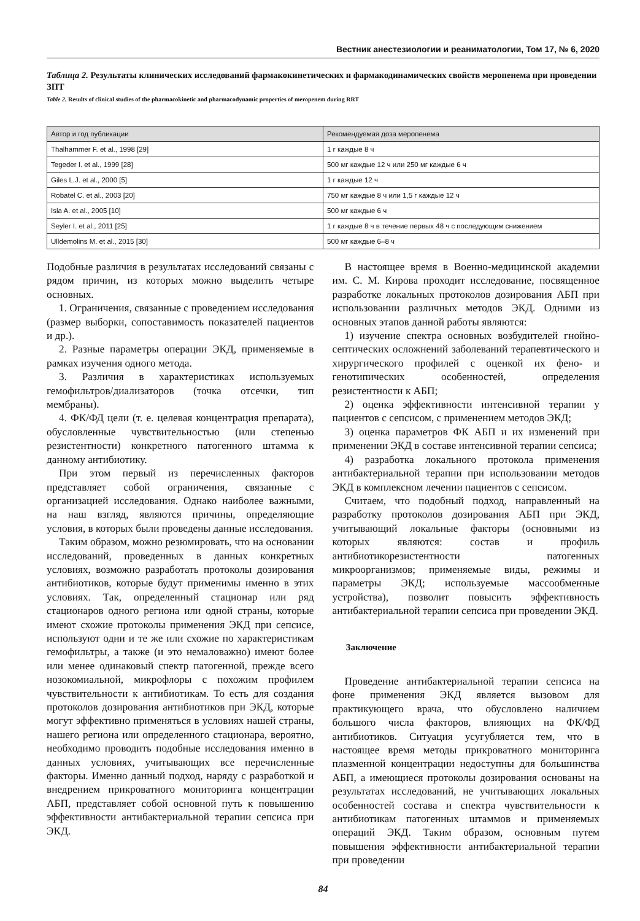Вестник анестезиологии и реаниматологии, Том 17, № 6, 2020
Таблица 2. Результаты клинических исследований фармакокинетических и фармакодинамических свойств меропенема при проведении ЗПТ
Table 2. Results of clinical studies of the pharmacokinetic and pharmacodynamic properties of meropenem during RRT
| Автор и год публикации | Рекомендуемая доза меропенема |
| --- | --- |
| Thalhammer F. et al., 1998 [29] | 1 г каждые 8 ч |
| Tegeder I. et al., 1999 [28] | 500 мг каждые 12 ч или 250 мг каждые 6 ч |
| Giles L.J. et al., 2000 [5] | 1 г каждые 12 ч |
| Robatel C. et al., 2003 [20] | 750 мг каждые 8 ч или 1,5 г каждые 12 ч |
| Isla A. et al., 2005 [10] | 500 мг каждые 6 ч |
| Seyler I. et al., 2011 [25] | 1 г каждые 8 ч в течение первых 48 ч с последующим снижением |
| Ulldemolins M. et al., 2015 [30] | 500 мг каждые 6–8 ч |
Подобные различия в результатах исследований связаны с рядом причин, из которых можно выделить четыре основных.
1. Ограничения, связанные с проведением исследования (размер выборки, сопоставимость показателей пациентов и др.).
2. Разные параметры операции ЭКД, применяемые в рамках изучения одного метода.
3. Различия в характеристиках используемых гемофильтров/диализаторов (точка отсечки, тип мембраны).
4. ФК/ФД цели (т. е. целевая концентрация препарата), обусловленные чувствительностью (или степенью резистентности) конкретного патогенного штамма к данному антибиотику.
При этом первый из перечисленных факторов представляет собой ограничения, связанные с организацией исследования. Однако наиболее важными, на наш взгляд, являются причины, определяющие условия, в которых были проведены данные исследования.
Таким образом, можно резюмировать, что на основании исследований, проведенных в данных конкретных условиях, возможно разработать протоколы дозирования антибиотиков, которые будут применимы именно в этих условиях. Так, определенный стационар или ряд стационаров одного региона или одной страны, которые имеют схожие протоколы применения ЭКД при сепсисе, используют одни и те же или схожие по характеристикам гемофильтры, а также (и это немаловажно) имеют более или менее одинаковый спектр патогенной, прежде всего нозокомиальной, микрофлоры с похожим профилем чувствительности к антибиотикам. То есть для создания протоколов дозирования антибиотиков при ЭКД, которые могут эффективно применяться в условиях нашей страны, нашего региона или определенного стационара, вероятно, необходимо проводить подобные исследования именно в данных условиях, учитывающих все перечисленные факторы. Именно данный подход, наряду с разработкой и внедрением прикроватного мониторинга концентрации АБП, представляет собой основной путь к повышению эффективности антибактериальной терапии сепсиса при ЭКД.
В настоящее время в Военно-медицинской академии им. С. М. Кирова проходит исследование, посвященное разработке локальных протоколов дозирования АБП при использовании различных методов ЭКД. Одними из основных этапов данной работы являются:
1) изучение спектра основных возбудителей гнойно-септических осложнений заболеваний терапевтического и хирургического профилей с оценкой их фено- и генотипических особенностей, определения резистентности к АБП;
2) оценка эффективности интенсивной терапии у пациентов с сепсисом, с применением методов ЭКД;
3) оценка параметров ФК АБП и их изменений при применении ЭКД в составе интенсивной терапии сепсиса;
4) разработка локального протокола применения антибактериальной терапии при использовании методов ЭКД в комплексном лечении пациентов с сепсисом.
Считаем, что подобный подход, направленный на разработку протоколов дозирования АБП при ЭКД, учитывающий локальные факторы (основными из которых являются: состав и профиль антибиотикорезистентности патогенных микроорганизмов; применяемые виды, режимы и параметры ЭКД; используемые массообменные устройства), позволит повысить эффективность антибактериальной терапии сепсиса при проведении ЭКД.
Заключение
Проведение антибактериальной терапии сепсиса на фоне применения ЭКД является вызовом для практикующего врача, что обусловлено наличием большого числа факторов, влияющих на ФК/ФД антибиотиков. Ситуация усугубляется тем, что в настоящее время методы прикроватного мониторинга плазменной концентрации недоступны для большинства АБП, а имеющиеся протоколы дозирования основаны на результатах исследований, не учитывающих локальных особенностей состава и спектра чувствительности к антибиотикам патогенных штаммов и применяемых операций ЭКД. Таким образом, основным путем повышения эффективности антибактериальной терапии при проведении
84